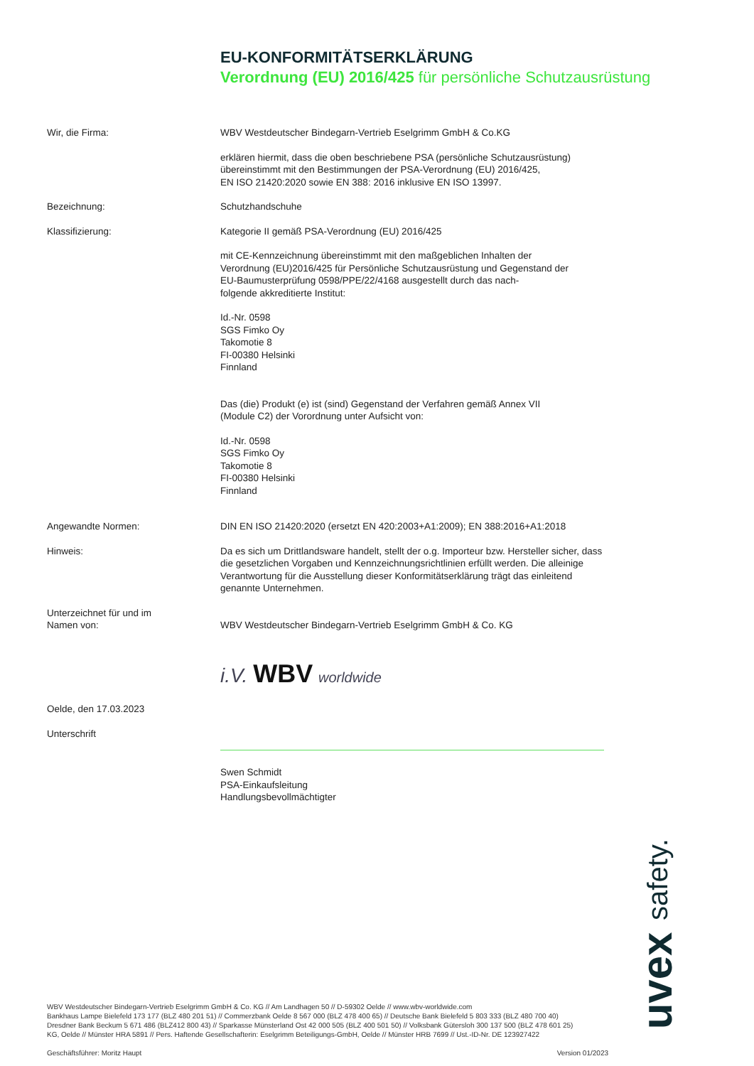EU-KONFORMITÄTSERKLÄRUNG
Verordnung (EU) 2016/425 für persönliche Schutzausrüstung
Wir, die Firma: WBV Westdeutscher Bindegarn-Vertrieb Eselgrimm GmbH & Co.KG
erklären hiermit, dass die oben beschriebene PSA (persönliche Schutzausrüstung)
übereinstimmt mit den Bestimmungen der PSA-Verordnung (EU) 2016/425,
EN ISO 21420:2020 sowie EN 388: 2016 inklusive EN ISO 13997.
Bezeichnung: Schutzhandschuhe
Klassifizierung: Kategorie II gemäß PSA-Verordnung (EU) 2016/425
mit CE-Kennzeichnung übereinstimmt mit den maßgeblichen Inhalten der
Verordnung (EU)2016/425 für Persönliche Schutzausrüstung und Gegenstand der
EU-Baumusterprüfung 0598/PPE/22/4168 ausgestellt durch das nach-
folgende akkreditierte Institut:
Id.-Nr. 0598
SGS Fimko Oy
Takomotie 8
FI-00380 Helsinki
Finnland
Das (die) Produkt (e) ist (sind) Gegenstand der Verfahren gemäß Annex VII
(Module C2) der Vorordnung unter Aufsicht von:
Id.-Nr. 0598
SGS Fimko Oy
Takomotie 8
FI-00380 Helsinki
Finnland
Angewandte Normen: DIN EN ISO 21420:2020 (ersetzt EN 420:2003+A1:2009); EN 388:2016+A1:2018
Hinweis: Da es sich um Drittlandsware handelt, stellt der o.g. Importeur bzw. Hersteller sicher, dass die gesetzlichen Vorgaben und Kennzeichnungsrichtlinien erfüllt werden. Die alleinige Verantwortung für die Ausstellung dieser Konformitätserklärung trägt das einleitend genannte Unternehmen.
Unterzeichnet für und im
Namen von:
WBV Westdeutscher Bindegarn-Vertrieb Eselgrimm GmbH & Co. KG
Oelde, den 17.03.2023
Unterschrift
i.V. WBV worldwide
Swen Schmidt
PSA-Einkaufsleitung
Handlungsbevollmächtigter
uvex safety.
WBV Westdeutscher Bindegarn-Vertrieb Eselgrimm GmbH & Co. KG // Am Landhagen 50 // D-59302 Oelde // www.wbv-worldwide.com
Bankhaus Lampe Bielefeld 173 177 (BLZ 480 201 51) // Commerzbank Oelde 8 567 000 (BLZ 478 400 65) // Deutsche Bank Bielefeld 5 803 333 (BLZ 480 700 40)
Dresdner Bank Beckum 5 671 486 (BLZ412 800 43) // Sparkasse Münsterland Ost 42 000 505 (BLZ 400 501 50) // Volksbank Gütersloh 300 137 500 (BLZ 478 601 25)
KG, Oelde // Münster HRA 5891 // Pers. Haftende Gesellschafterin: Eselgrimm Beteiligungs-GmbH, Oelde // Münster HRB 7699 // Ust.-ID-Nr. DE 123927422
Geschäftsführer: Moritz Haupt Version 01/2023